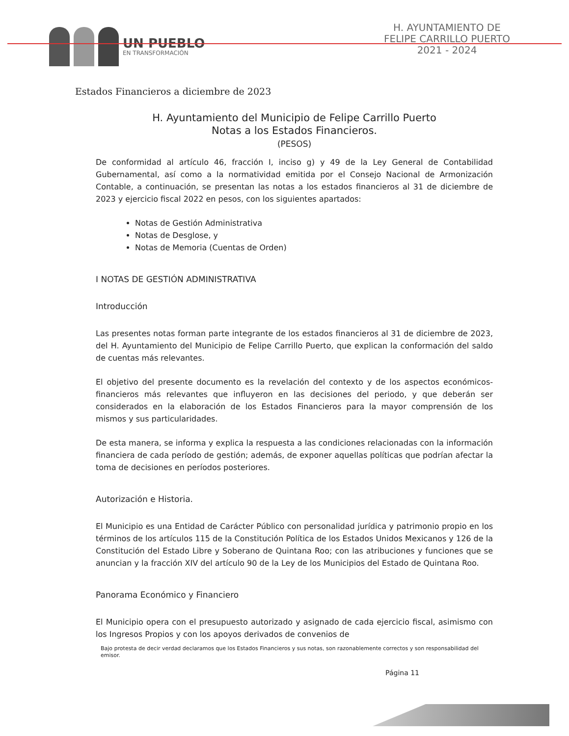UN PUEBLO
EN TRANSFORMACIÓN
H. AYUNTAMIENTO DE
FELIPE CARRILLO PUERTO
2021 - 2024
Estados Financieros a diciembre de 2023
H. Ayuntamiento del Municipio de Felipe Carrillo Puerto
Notas a los Estados Financieros.
(PESOS)
De conformidad al artículo 46, fracción I, inciso g) y 49 de la Ley General de Contabilidad Gubernamental, así como a la normatividad emitida por el Consejo Nacional de Armonización Contable, a continuación, se presentan las notas a los estados financieros al 31 de diciembre de 2023 y ejercicio fiscal 2022 en pesos, con los siguientes apartados:
Notas de Gestión Administrativa
Notas de Desglose, y
Notas de Memoria (Cuentas de Orden)
I NOTAS DE GESTIÓN ADMINISTRATIVA
Introducción
Las presentes notas forman parte integrante de los estados financieros al 31 de diciembre de 2023, del H. Ayuntamiento del Municipio de Felipe Carrillo Puerto, que explican la conformación del saldo de cuentas más relevantes.
El objetivo del presente documento es la revelación del contexto y de los aspectos económicos-financieros más relevantes que influyeron en las decisiones del periodo, y que deberán ser considerados en la elaboración de los Estados Financieros para la mayor comprensión de los mismos y sus particularidades.
De esta manera, se informa y explica la respuesta a las condiciones relacionadas con la información financiera de cada período de gestión; además, de exponer aquellas políticas que podrían afectar la toma de decisiones en períodos posteriores.
Autorización e Historia.
El Municipio es una Entidad de Carácter Público con personalidad jurídica y patrimonio propio en los términos de los artículos 115 de la Constitución Política de los Estados Unidos Mexicanos y 126 de la Constitución del Estado Libre y Soberano de Quintana Roo; con las atribuciones y funciones que se anuncian y la fracción XIV del artículo 90 de la Ley de los Municipios del Estado de Quintana Roo.
Panorama Económico y Financiero
El Municipio opera con el presupuesto autorizado y asignado de cada ejercicio fiscal, asimismo con los Ingresos Propios y con los apoyos derivados de convenios de
Bajo protesta de decir verdad declaramos que los Estados Financieros y sus notas, son razonablemente correctos y son responsabilidad del emisor.
Página 11